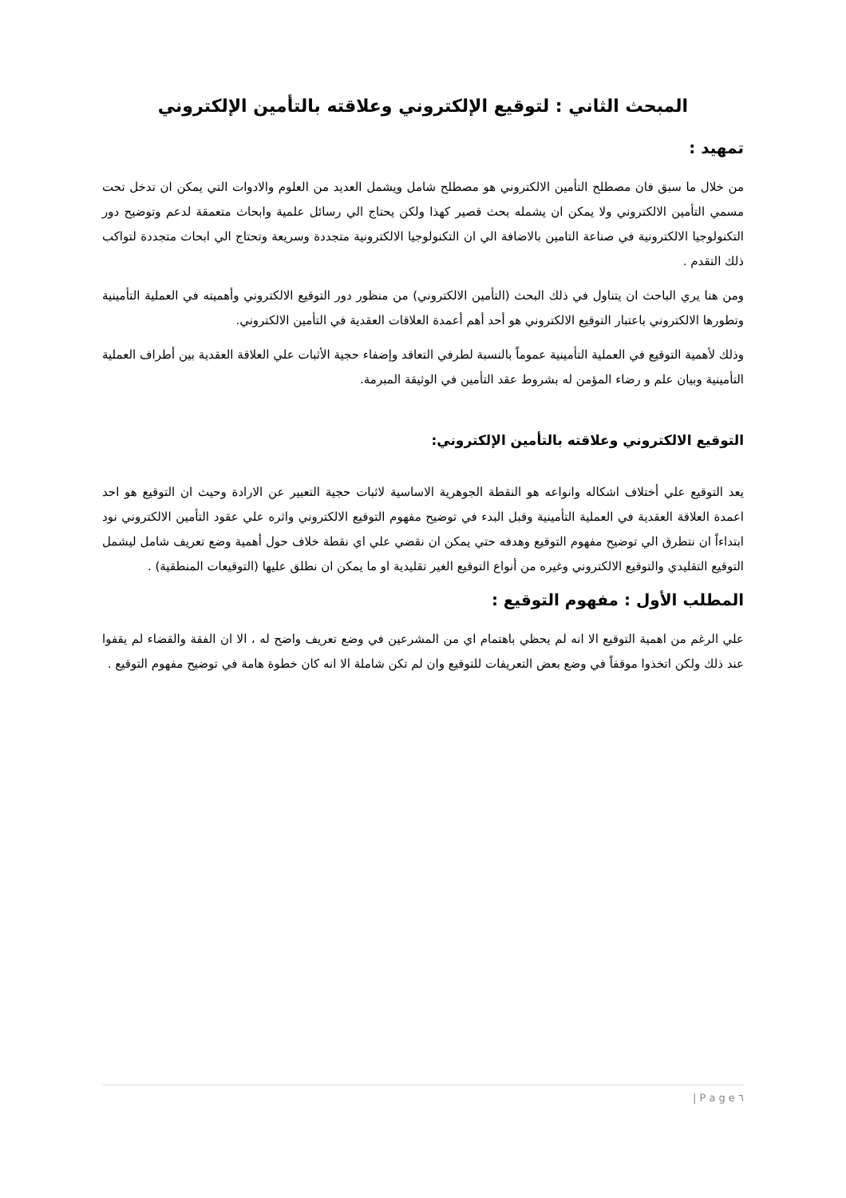المبحث الثاني : لتوقيع الإلكتروني وعلاقته بالتأمين الإلكتروني
تمهيد :
من خلال ما سبق فان مصطلح التأمين الالكتروني هو مصطلح شامل ويشمل العديد من العلوم والادوات التي يمكن ان تدخل تحت مسمي التأمين الالكتروني ولا يمكن ان يشمله بحث قصير كهذا ولكن يحتاج الي رسائل علمية وابحاث متعمقة لدعم وتوضيح دور التكنولوجيا الالكترونية في صناعة التامين بالاضافة الي ان التكنولوجيا الالكترونية متجددة وسريعة وتحتاج الي ابحاث متجددة لتواكب ذلك التقدم .
ومن هنا يري الباحث ان يتناول في ذلك البحث (التأمين الالكتروني) من منظور دور التوقيع الالكتروني وأهميته في العملية التأمينية وتطورها الالكتروني باعتبار التوقيع الالكتروني هو أحد أهم أعمدة العلاقات العقدية في التأمين الالكتروني.
وذلك لأهمية التوقيع في العملية التأمينية عموماً بالنسبة لطرفي التعاقد وإضفاء حجية الأثبات علي العلاقة العقدية بين أطراف العملية التأمينية وبيان علم و رضاء المؤمن له بشروط عقد التأمين في الوثيقة المبرمة.
التوقيع الالكتروني وعلاقته بالتأمين الإلكتروني:
يعد التوقيع علي أختلاف اشكاله وانواعه هو النقطة الجوهرية الاساسية لاثبات حجية التعبير عن الارادة وحيث ان التوقيع هو احد اعمدة العلاقة العقدية في العملية التأمينية وقبل البدء في توضيح مفهوم التوقيع الالكتروني واثره علي عقود التأمين الالكتروني نود ابتداءاً ان نتطرق الي توضيح مفهوم التوقيع وهدفه حتي يمكن ان نقضي علي اي نقطة خلاف حول أهمية وضع تعريف شامل ليشمل التوقيع التقليدي والتوقيع الالكتروني وغيره من أنواع التوقيع الغير تقليدية او ما يمكن ان نطلق عليها (التوقيعات المنطقية) .
المطلب الأول : مفهوم التوقيع :
علي الرغم من اهمية التوقيع الا انه لم يحظي باهتمام اي من المشرعين في وضع تعريف واضح له ، الا ان الفقة والقضاء لم يقفوا عند ذلك ولكن اتخذوا موقفاً في وضع بعض التعريفات للتوقيع وان لم تكن شاملة الا انه كان خطوة هامة في توضيح مفهوم التوقيع .
| P a g e ٦